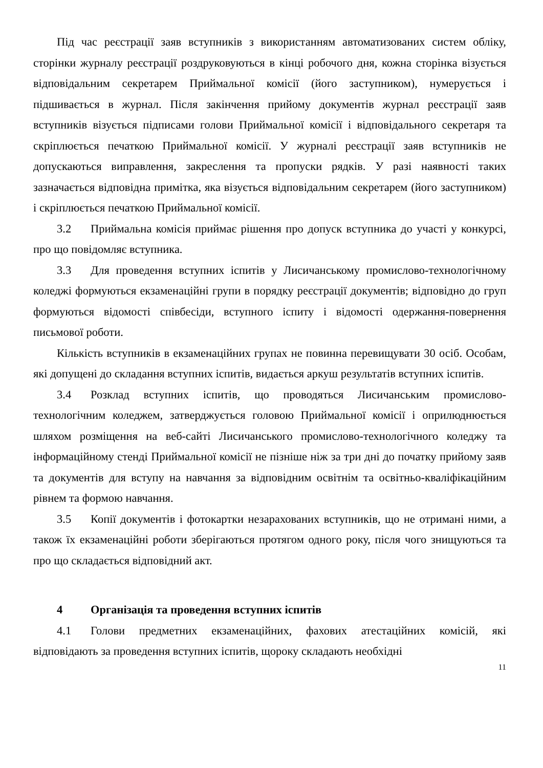Під час реєстрації заяв вступників з використанням автоматизованих систем обліку, сторінки журналу реєстрації роздруковуються в кінці робочого дня, кожна сторінка візується відповідальним секретарем Приймальної комісії (його заступником), нумерується і підшивається в журнал. Після закінчення прийому документів журнал реєстрації заяв вступників візується підписами голови Приймальної комісії і відповідального секретаря та скріплюється печаткою Приймальної комісії. У журналі реєстрації заяв вступників не допускаються виправлення, закреслення та пропуски рядків. У разі наявності таких зазначається відповідна примітка, яка візується відповідальним секретарем (його заступником) і скріплюється печаткою Приймальної комісії.
3.2 Приймальна комісія приймає рішення про допуск вступника до участі у конкурсі, про що повідомляє вступника.
3.3 Для проведення вступних іспитів у Лисичанському промислово-технологічному коледжі формуються екзаменаційні групи в порядку реєстрації документів; відповідно до груп формуються відомості співбесіди, вступного іспиту і відомості одержання-повернення письмової роботи.
Кількість вступників в екзаменаційних групах не повинна перевищувати 30 осіб. Особам, які допущені до складання вступних іспитів, видається аркуш результатів вступних іспитів.
3.4 Розклад вступних іспитів, що проводяться Лисичанським промислово-технологічним коледжем, затверджується головою Приймальної комісії і оприлюднюється шляхом розміщення на веб-сайті Лисичанського промислово-технологічного коледжу та інформаційному стенді Приймальної комісії не пізніше ніж за три дні до початку прийому заяв та документів для вступу на навчання за відповідним освітнім та освітньо-кваліфікаційним рівнем та формою навчання.
3.5 Копії документів і фотокартки незарахованих вступників, що не отримані ними, а також їх екзаменаційні роботи зберігаються протягом одного року, після чого знищуються та про що складається відповідний акт.
4 Організація та проведення вступних іспитів
4.1 Голови предметних екзаменаційних, фахових атестаційних комісій, які відповідають за проведення вступних іспитів, щороку складають необхідні
11